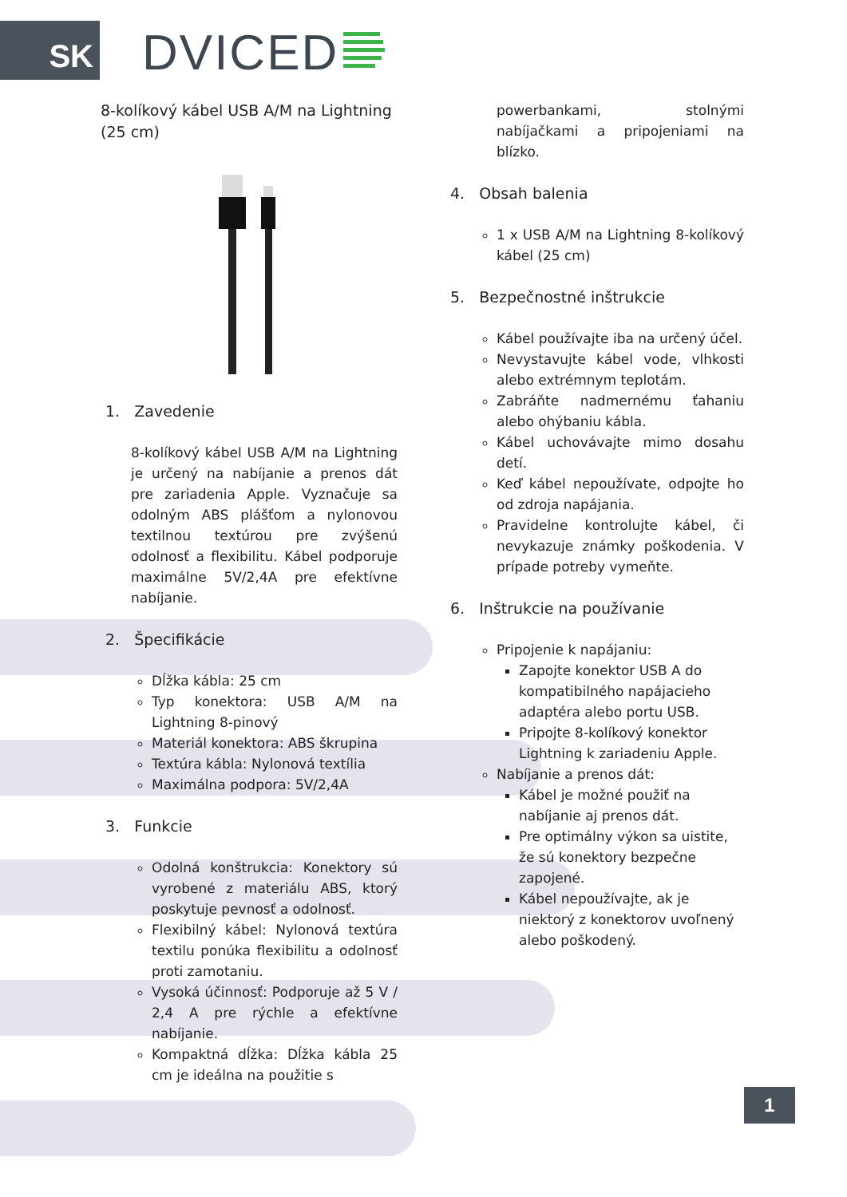SK DVICED
8-kolíkový kábel USB A/M na Lightning (25 cm)
1. Zavedenie
8-kolíkový kábel USB A/M na Lightning je určený na nabíjanie a prenos dát pre zariadenia Apple. Vyznačuje sa odolným ABS plášťom a nylonovou textilnou textúrou pre zvýšenú odolnosť a flexibilitu. Kábel podporuje maximálne 5V/2,4A pre efektívne nabíjanie.
2. Špecifikácie
Dĺžka kábla: 25 cm
Typ konektora: USB A/M na Lightning 8-pinový
Materiál konektora: ABS škrupina
Textúra kábla: Nylonová textília
Maximálna podpora: 5V/2,4A
3. Funkcie
Odolná konštrukcia: Konektory sú vyrobené z materiálu ABS, ktorý poskytuje pevnosť a odolnosť.
Flexibilný kábel: Nylonová textúra textilu ponúka flexibilitu a odolnosť proti zamotaniu.
Vysoká účinnosť: Podporuje až 5 V / 2,4 A pre rýchle a efektívne nabíjanie.
Kompaktná dĺžka: Dĺžka kábla 25 cm je ideálna na použitie s
powerbankami, stolnými nabíjačkami a pripojeniami na blízko.
4. Obsah balenia
1 x USB A/M na Lightning 8-kolíkový kábel (25 cm)
5. Bezpečnostné inštrukcie
Kábel používajte iba na určený účel.
Nevystavujte kábel vode, vlhkosti alebo extrémnym teplotám.
Zabráňte nadmernému ťahaniu alebo ohýbaniu kábla.
Kábel uchovávajte mimo dosahu detí.
Keď kábel nepoužívate, odpojte ho od zdroja napájania.
Pravidelne kontrolujte kábel, či nevykazuje známky poškodenia. V prípade potreby vymeňte.
6. Inštrukcie na používanie
Pripojenie k napájaniu:
Zapojte konektor USB A do kompatibilného napájacieho adaptéra alebo portu USB.
Pripojte 8-kolíkový konektor Lightning k zariadeniu Apple.
Nabíjanie a prenos dát:
Kábel je možné použiť na nabíjanie aj prenos dát.
Pre optimálny výkon sa uistite, že sú konektory bezpečne zapojené.
Kábel nepoužívajte, ak je niektorý z konektorov uvoľnený alebo poškodený.
1